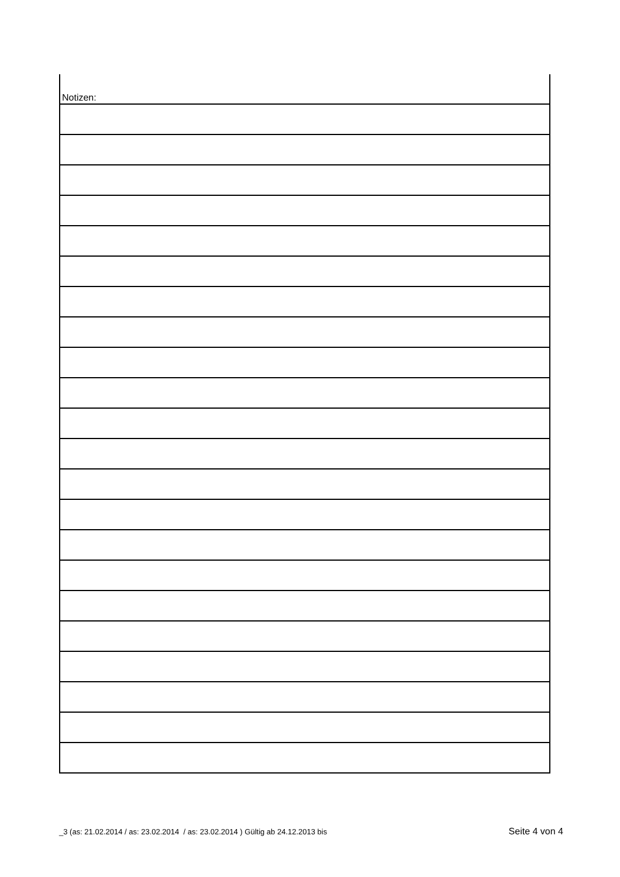Notizen:
_3 (as: 21.02.2014 / as: 23.02.2014 / as: 23.02.2014 ) Gültig ab 24.12.2013 bis Seite 4 von 4